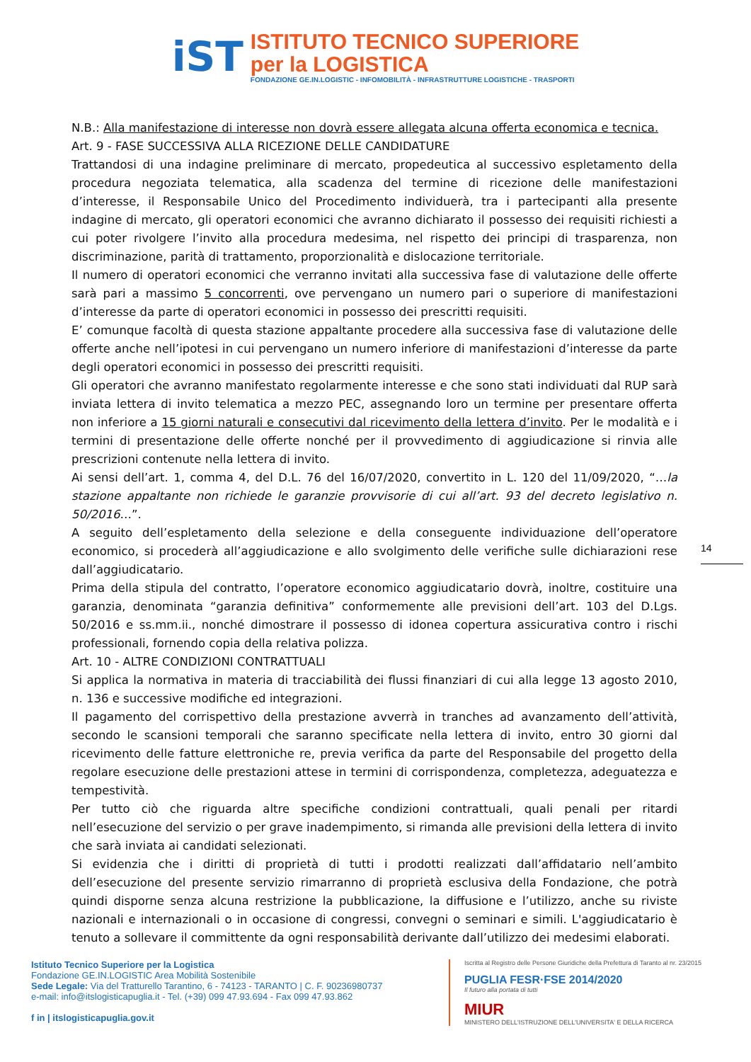iST
ISTITUTO TECNICO SUPERIORE
per la LOGISTICA
FONDAZIONE GE.IN.LOGISTIC - INFOMOBILITÀ - INFRASTRUTTURE LOGISTICHE - TRASPORTI
N.B.: Alla manifestazione di interesse non dovrà essere allegata alcuna offerta economica e tecnica.
Art. 9 - FASE SUCCESSIVA ALLA RICEZIONE DELLE CANDIDATURE
Trattandosi di una indagine preliminare di mercato, propedeutica al successivo espletamento della procedura negoziata telematica, alla scadenza del termine di ricezione delle manifestazioni d’interesse, il Responsabile Unico del Procedimento individuerà, tra i partecipanti alla presente indagine di mercato, gli operatori economici che avranno dichiarato il possesso dei requisiti richiesti a cui poter rivolgere l’invito alla procedura medesima, nel rispetto dei principi di trasparenza, non discriminazione, parità di trattamento, proporzionalità e dislocazione territoriale.
Il numero di operatori economici che verranno invitati alla successiva fase di valutazione delle offerte sarà pari a massimo 5 concorrenti, ove pervengano un numero pari o superiore di manifestazioni d’interesse da parte di operatori economici in possesso dei prescritti requisiti.
E’ comunque facoltà di questa stazione appaltante procedere alla successiva fase di valutazione delle offerte anche nell’ipotesi in cui pervengano un numero inferiore di manifestazioni d’interesse da parte degli operatori economici in possesso dei prescritti requisiti.
Gli operatori che avranno manifestato regolarmente interesse e che sono stati individuati dal RUP sarà inviata lettera di invito telematica a mezzo PEC, assegnando loro un termine per presentare offerta non inferiore a 15 giorni naturali e consecutivi dal ricevimento della lettera d’invito. Per le modalità e i termini di presentazione delle offerte nonché per il provvedimento di aggiudicazione si rinvia alle prescrizioni contenute nella lettera di invito.
Ai sensi dell’art. 1, comma 4, del D.L. 76 del 16/07/2020, convertito in L. 120 del 11/09/2020, “…la stazione appaltante non richiede le garanzie provvisorie di cui all’art. 93 del decreto legislativo n. 50/2016…”.
A seguito dell’espletamento della selezione e della conseguente individuazione dell’operatore economico, si procederà all’aggiudicazione e allo svolgimento delle verifiche sulle dichiarazioni rese dall’aggiudicatario.
Prima della stipula del contratto, l’operatore economico aggiudicatario dovrà, inoltre, costituire una garanzia, denominata “garanzia definitiva” conformemente alle previsioni dell’art. 103 del D.Lgs. 50/2016 e ss.mm.ii., nonché dimostrare il possesso di idonea copertura assicurativa contro i rischi professionali, fornendo copia della relativa polizza.
Art. 10 - ALTRE CONDIZIONI CONTRATTUALI
Si applica la normativa in materia di tracciabilità dei flussi finanziari di cui alla legge 13 agosto 2010, n. 136 e successive modifiche ed integrazioni.
Il pagamento del corrispettivo della prestazione avverrà in tranches ad avanzamento dell’attività, secondo le scansioni temporali che saranno specificate nella lettera di invito, entro 30 giorni dal ricevimento delle fatture elettroniche re, previa verifica da parte del Responsabile del progetto della regolare esecuzione delle prestazioni attese in termini di corrispondenza, completezza, adeguatezza e tempestività.
Per tutto ciò che riguarda altre specifiche condizioni contrattuali, quali penali per ritardi nell’esecuzione del servizio o per grave inadempimento, si rimanda alle previsioni della lettera di invito che sarà inviata ai candidati selezionati.
Si evidenzia che i diritti di proprietà di tutti i prodotti realizzati dall’affidatario nell’ambito dell’esecuzione del presente servizio rimarranno di proprietà esclusiva della Fondazione, che potrà quindi disporne senza alcuna restrizione la pubblicazione, la diffusione e l’utilizzo, anche su riviste nazionali e internazionali o in occasione di congressi, convegni o seminari e simili. L'aggiudicatario è tenuto a sollevare il committente da ogni responsabilità derivante dall’utilizzo dei medesimi elaborati.
14
Istituto Tecnico Superiore per la Logistica
Fondazione GE.IN.LOGISTIC Area Mobilità Sostenibile
Sede Legale: Via del Tratturello Tarantino, 6 - 74123 - TARANTO | C. F. 90236980737
e-mail: info@itslogisticapuglia.it - Tel. (+39) 099 47.93.694 - Fax 099 47.93.862
f in | itslogisticapuglia.gov.it
Iscritta al Registro delle Persone Giuridiche della Prefettura di Taranto al nr. 23/2015
PUGLIA FESR·FSE 2014/2020
Il futuro alla portata di tutti
MIUR
MINISTERO DELL'ISTRUZIONE DELL'UNIVERSITA' E DELLA RICERCA